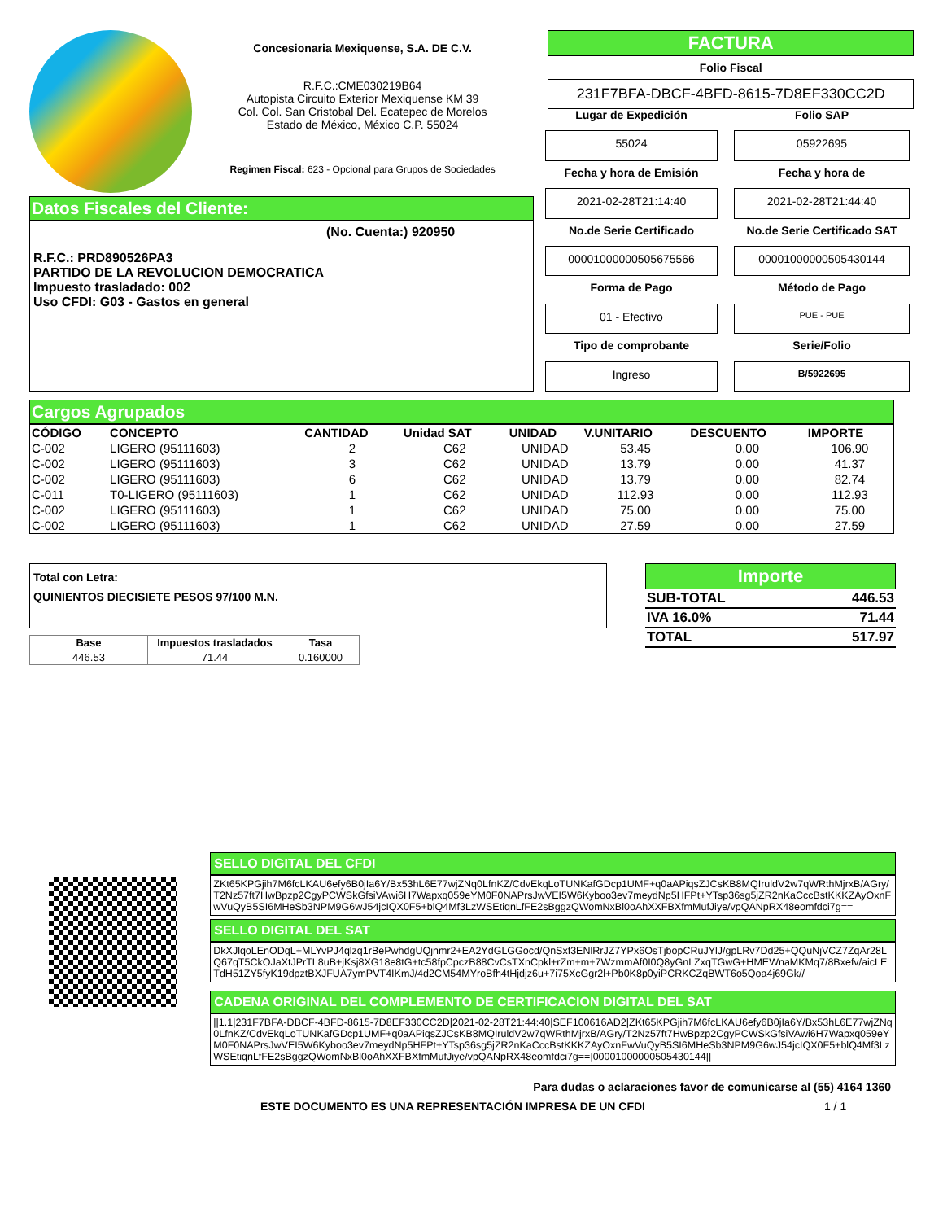Concesionaria Mexiquense, S.A. DE C.V.
R.F.C.:CME030219B64
Autopista Circuito Exterior Mexiquense KM 39
Col. Col. San Cristobal Del. Ecatepec de Morelos
Estado de México, México C.P. 55024
Regimen Fiscal: 623 - Opcional para Grupos de Sociedades
FACTURA
Folio Fiscal
231F7BFA-DBCF-4BFD-8615-7D8EF330CC2D
Datos Fiscales del Cliente:
(No. Cuenta:) 920950
R.F.C.: PRD890526PA3
PARTIDO DE LA REVOLUCION DEMOCRATICA
Impuesto trasladado: 002
Uso CFDI: G03 - Gastos en general
Lugar de Expedición
Folio SAP
55024
05922695
Fecha y hora de Emisión
Fecha y hora de
2021-02-28T21:14:40
2021-02-28T21:44:40
No.de Serie Certificado
No.de Serie Certificado SAT
00001000000505675566
00001000000505430144
Forma de Pago
Método de Pago
01 - Efectivo
PUE - PUE
Tipo de comprobante
Serie/Folio
Ingreso
B/5922695
Cargos Agrupados
| CÓDIGO | CONCEPTO | CANTIDAD | Unidad SAT | UNIDAD | V.UNITARIO | DESCUENTO | IMPORTE |
| --- | --- | --- | --- | --- | --- | --- | --- |
| C-002 | LIGERO (95111603) | 2 | C62 | UNIDAD | 53.45 | 0.00 | 106.90 |
| C-002 | LIGERO (95111603) | 3 | C62 | UNIDAD | 13.79 | 0.00 | 41.37 |
| C-002 | LIGERO (95111603) | 6 | C62 | UNIDAD | 13.79 | 0.00 | 82.74 |
| C-011 | T0-LIGERO (95111603) | 1 | C62 | UNIDAD | 112.93 | 0.00 | 112.93 |
| C-002 | LIGERO (95111603) | 1 | C62 | UNIDAD | 75.00 | 0.00 | 75.00 |
| C-002 | LIGERO (95111603) | 1 | C62 | UNIDAD | 27.59 | 0.00 | 27.59 |
Total con Letra:
QUINIENTOS DIECISIETE PESOS 97/100 M.N.
| Base | Impuestos trasladados | Tasa |
| --- | --- | --- |
| 446.53 | 71.44 | 0.160000 |
Importe
| SUB-TOTAL | 446.53 |
| IVA 16.0% | 71.44 |
| TOTAL | 517.97 |
SELLO DIGITAL DEL CFDI
ZKt65KPGjih7M6fcLKAU6efy6B0jIa6Y/Bx53hL6E77wjZNq0LfnKZ/CdvEkqLoTUNKafGDcp1UMF+q0aAPiqsZJCsKB8MQIruldV2w7qWRthMjrxB/AGry/T2Nz57ft7HwBpzp2CgyPCWSkGfsiVAwi6H7Wapxq059eYM0F0NAPrsJwVEI5W6Kyboo3ev7meydNp5HFPt+YTsp36sg5jZR2nKaCccBstKKKZAyOxnFwVuQyB5SI6MHeSb3NPM9G6wJ54jcIQX0F5+blQ4Mf3LzWSEtiqnLfFE2sBggzQWomNxBl0oAhXXFBXfmMufJiye/vpQANpRX48eomfdci7g==
SELLO DIGITAL DEL SAT
DkXJlqoLEnODqL+MLYvPJ4qlzq1rBePwhdgUQjnmr2+EA2YdGLGGocd/QnSxf3ENlRrJZ7YPx6OsTjbopCRuJYlJ/gpLRv7Dd25+QQuNjVCZ7ZqAr28LQ67qT5CkOJaXtJPrTL8uB+jKsj8XG18e8tG+tc58fpCpczB88CvCsTXnCpkl+rZm+m+7WzmmAf0I0Q8yGnLZxqTGwG+HMEWnaMKMq7/8Bxefv/aicLETdH51ZY5fyK19dpztBXJFUA7ymPVT4IKmJ/4d2CM54MYroBfh4tHjdjz6u+7i75XcGgr2l+Pb0K8p0yiPCRKCZqBWT6o5Qoa4j69Gk//
CADENA ORIGINAL DEL COMPLEMENTO DE CERTIFICACION DIGITAL DEL SAT
||1.1|231F7BFA-DBCF-4BFD-8615-7D8EF330CC2D|2021-02-28T21:44:40|SEF100616AD2|ZKt65KPGjih7M6fcLKAU6efy6B0jIa6Y/Bx53hL6E77wjZNq0LfnKZ/CdvEkqLoTUNKafGDcp1UMF+q0aAPiqsZJCsKB8MQIruldV2w7qWRthMjrxB/AGry/T2Nz57ft7HwBpzp2CgyPCWSkGfsiVAwi6H7Wapxq059eYM0F0NAPrsJwVEI5W6Kyboo3ev7meydNp5HFPt+YTsp36sg5jZR2nKaCccBstKKKZAyOxnFwVuQyB5SI6MHeSb3NPM9G6wJ54jcIQX0F5+blQ4Mf3LzWSEtiqnLfFE2sBggzQWomNxBl0oAhXXFBXfmMufJiye/vpQANpRX48eomfdci7g==|00001000000505430144||
Para dudas o aclaraciones favor de comunicarse al (55) 4164 1360
ESTE DOCUMENTO ES UNA REPRESENTACIÓN IMPRESA DE UN CFDI 1 / 1